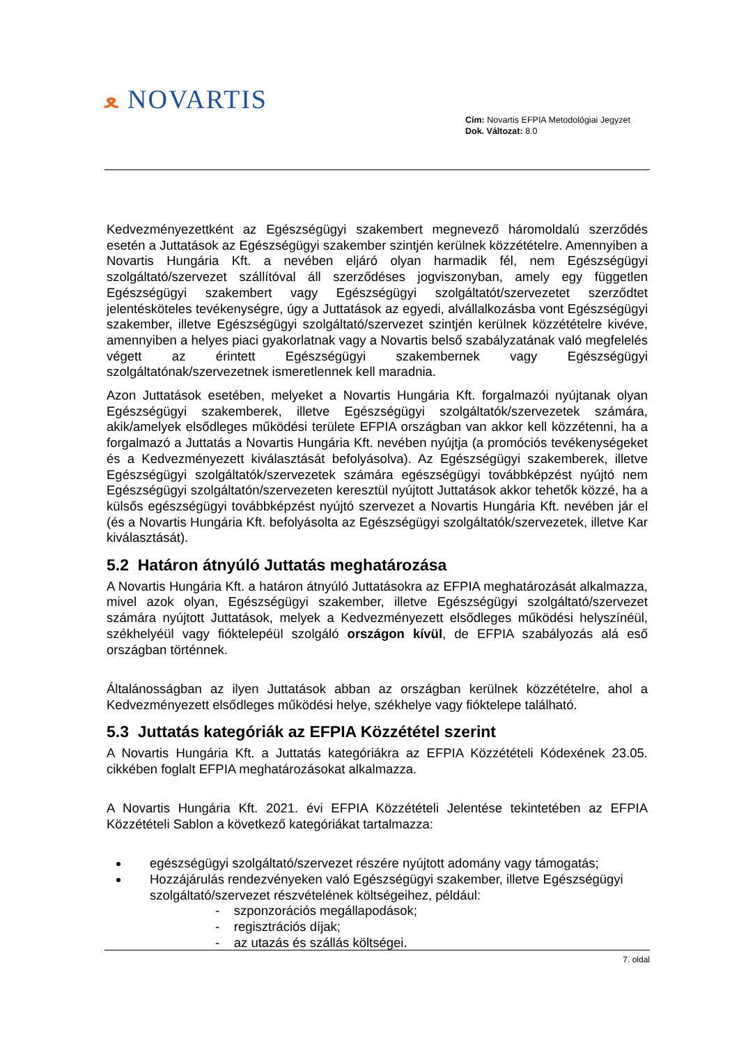ﻌ NOVARTIS
Cím: Novartis EFPIA Metodológiai Jegyzet
Dok. Változat: 8.0
Kedvezményezettként az Egészségügyi szakembert megnevező háromoldalú szerződés esetén a Juttatások az Egészségügyi szakember szintjén kerülnek közzétételre. Amennyiben a Novartis Hungária Kft. a nevében eljáró olyan harmadik fél, nem Egészségügyi szolgáltató/szervezet szállítóval áll szerződéses jogviszonyban, amely egy független Egészségügyi szakembert vagy Egészségügyi szolgáltatót/szervezetet szerződtet jelentésköteles tevékenységre, úgy a Juttatások az egyedi, alvállalkozásba vont Egészségügyi szakember, illetve Egészségügyi szolgáltató/szervezet szintjén kerülnek közzétételre kivéve, amennyiben a helyes piaci gyakorlatnak vagy a Novartis belső szabályzatának való megfelelés végett az érintett Egészségügyi szakembernek vagy Egészségügyi szolgáltatónak/szervezetnek ismeretlennek kell maradnia.
Azon Juttatások esetében, melyeket a Novartis Hungária Kft. forgalmazói nyújtanak olyan Egészségügyi szakemberek, illetve Egészségügyi szolgáltatók/szervezetek számára, akik/amelyek elsődleges működési területe EFPIA országban van akkor kell közzétenni, ha a forgalmazó a Juttatás a Novartis Hungária Kft. nevében nyújtja (a promóciós tevékenységeket és a Kedvezményezett kiválasztását befolyásolva). Az Egészségügyi szakemberek, illetve Egészségügyi szolgáltatók/szervezetek számára egészségügyi továbbképzést nyújtó nem Egészségügyi szolgáltatón/szervezeten keresztül nyújtott Juttatások akkor tehetők közzé, ha a külsős egészségügyi továbbképzést nyújtó szervezet a Novartis Hungária Kft. nevében jár el (és a Novartis Hungária Kft. befolyásolta az Egészségügyi szolgáltatók/szervezetek, illetve Kar kiválasztását).
5.2 Határon átnyúló Juttatás meghatározása
A Novartis Hungária Kft. a határon átnyúló Juttatásokra az EFPIA meghatározását alkalmazza, mivel azok olyan, Egészségügyi szakember, illetve Egészségügyi szolgáltató/szervezet számára nyújtott Juttatások, melyek a Kedvezményezett elsődleges működési helyszínéül, székhelyéül vagy fióktelepéül szolgáló országon kívül, de EFPIA szabályozás alá eső országban történnek.
Általánosságban az ilyen Juttatások abban az országban kerülnek közzétételre, ahol a Kedvezményezett elsődleges működési helye, székhelye vagy fióktelepe található.
5.3 Juttatás kategóriák az EFPIA Közzététel szerint
A Novartis Hungária Kft. a Juttatás kategóriákra az EFPIA Közzétételi Kódexének 23.05. cikkében foglalt EFPIA meghatározásokat alkalmazza.
A Novartis Hungária Kft. 2021. évi EFPIA Közzétételi Jelentése tekintetében az EFPIA Közzétételi Sablon a következő kategóriákat tartalmazza:
egészségügyi szolgáltató/szervezet részére nyújtott adomány vagy támogatás;
Hozzájárulás rendezvényeken való Egészségügyi szakember, illetve Egészségügyi szolgáltató/szervezet részvételének költségeihez, például:
- szponzorációs megállapodások;
- regisztrációs díjak;
- az utazás és szállás költségei.
7. oldal